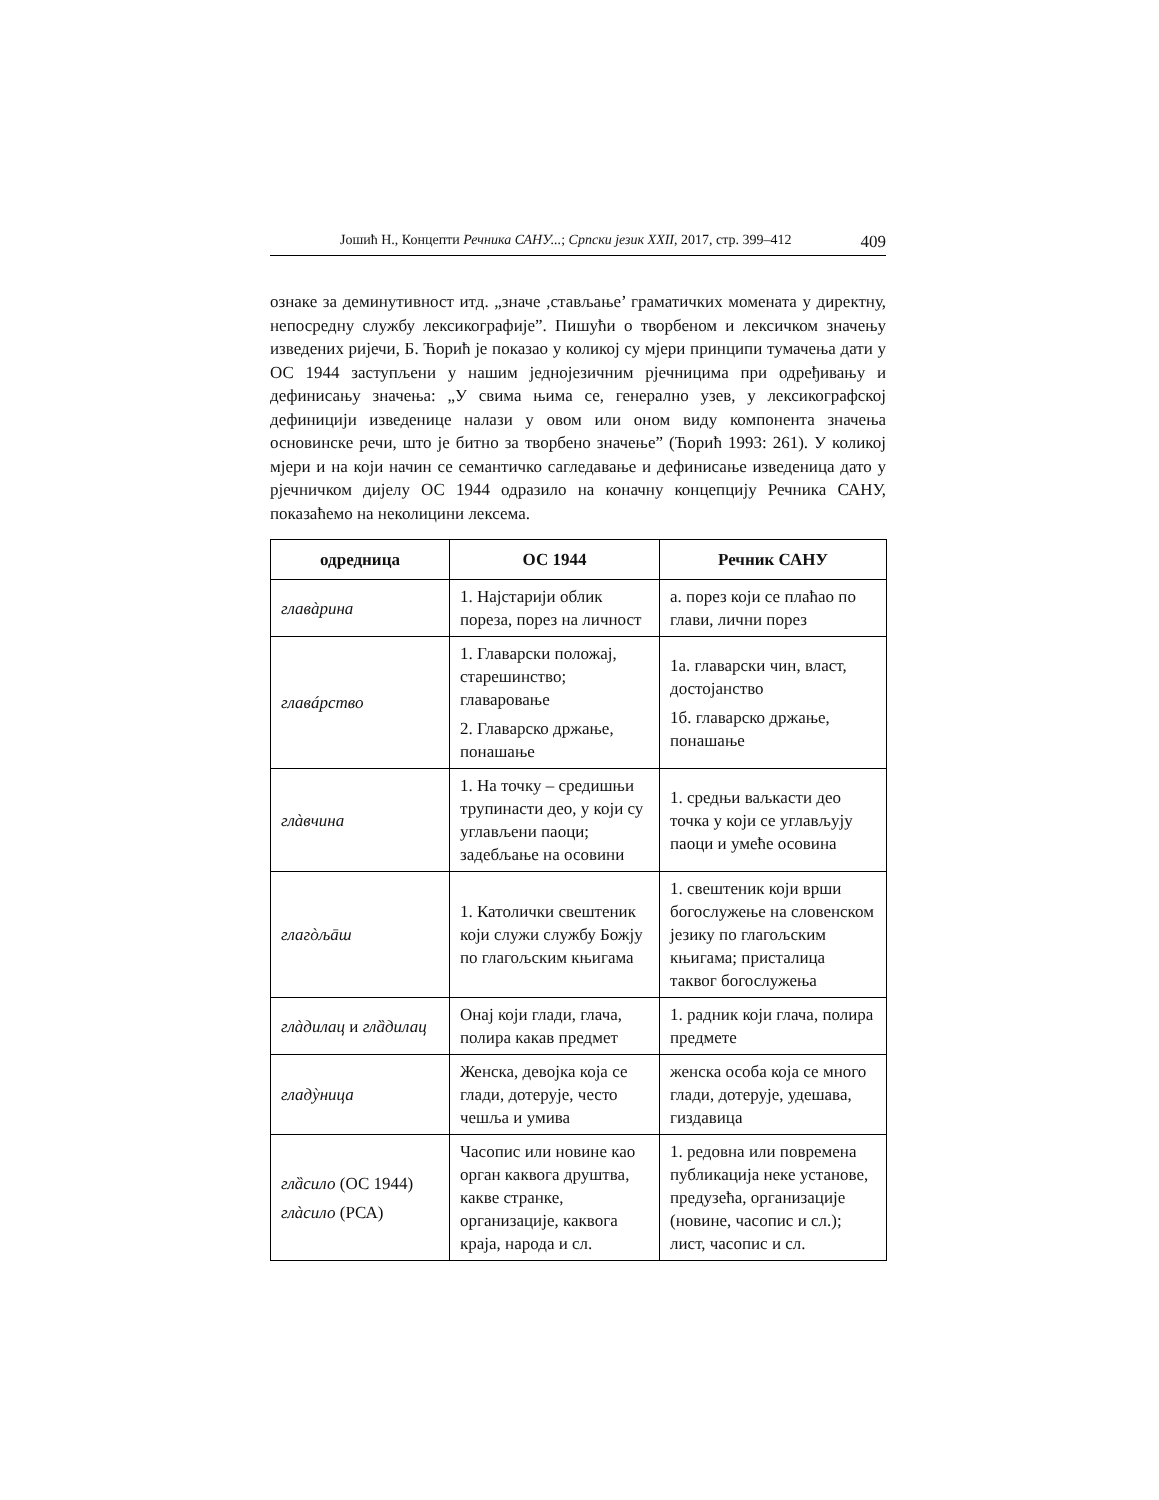Јошић Н., Концепти Речника САНУ...; Српски језик XXII, 2017, стр. 399–412 409
ознаке за деминутивност итд. „значе ,стављање’ граматичких момената у директну, непосредну службу лексикографије”. Пишући о творбеном и лексичком значењу изведених ријечи, Б. Ћорић је показао у коликој су мјери принципи тумачења дати у ОС 1944 заступљени у нашим једнојезичним рјечницима при одређивању и дефинисању значења: „У свима њима се, генерално узев, у лексикографској дефиницији изведенице налази у овом или оном виду компонента значења основинске речи, што је битно за творбено значење” (Ћорић 1993: 261). У коликој мјери и на који начин се семантичко сагледавање и дефинисање изведеница дато у рјечничком дијелу ОС 1944 одразило на коначну концепцију Речника САНУ, показаћемо на неколицини лексема.
| одредница | ОС 1944 | Речник САНУ |
| --- | --- | --- |
| главàрина | 1. Најстарији облик пореза, порез на личност | а. порез који се плаћао по глави, лични порез |
| главáрство | 1. Главарски положај, старешинство; главаровање 2. Главарско држање, понашање | 1а. главарски чин, власт, достојанство 1б. главарско држање, понашање |
| глàвчина | 1. На точку – средишњи трупинасти део, у који су углављени паоци; задебљање на осовини | 1. средњи ваљкасти део точка у који се углављују паоци и умеће осовина |
| глагòљāш | 1. Католички свештеник који служи службу Божју по глагољским књигама | 1. свештеник који врши богослужење на словенском језику по глагољским књигама; присталица таквог богослужења |
| глàдилац и глȁдилац | Онај који глади, глача, полира какав предмет | 1. радник који глача, полира предмете |
| гладỳница | Женска, девојка која се глади, дотерује, често чешља и умива | женска особа која се много глади, дотерује, удешава, гиздавица |
| глȁсило (ОС 1944) глàсило (РСА) | Часопис или новине као орган каквога друштва, какве странке, организације, каквога краја, народа и сл. | 1. редовна или повремена публикација неке установе, предузећа, организације (новине, часопис и сл.); лист, часопис и сл. |